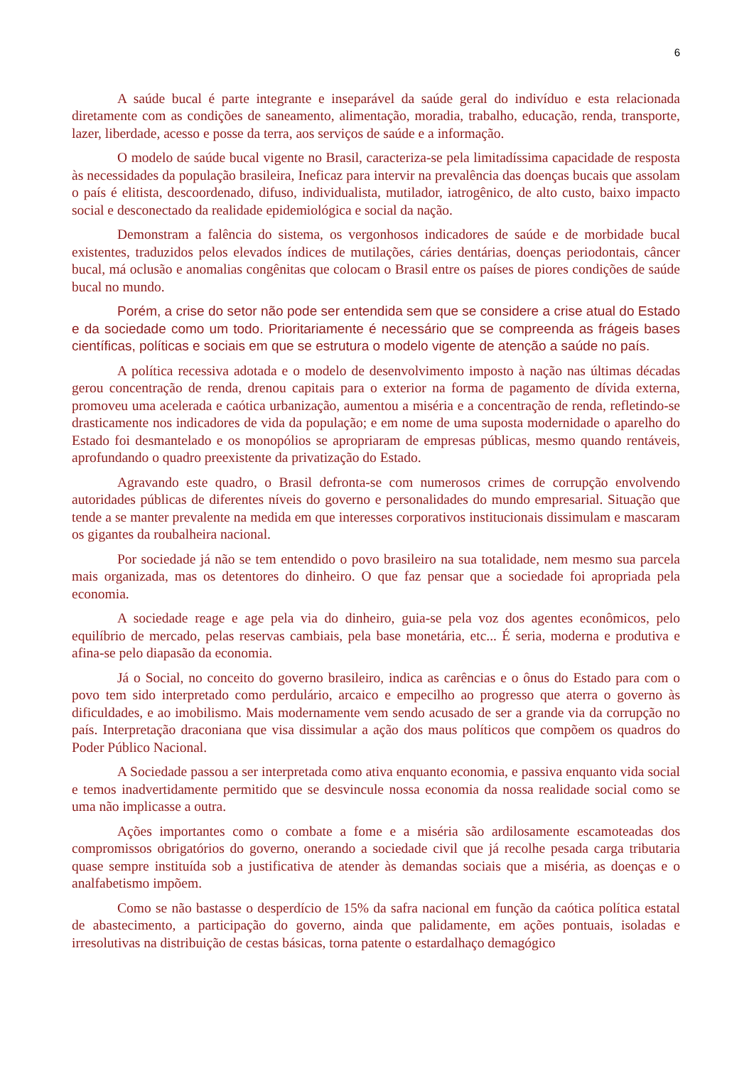6
A saúde bucal é parte integrante e inseparável da saúde geral do indivíduo e esta relacionada diretamente com as condições de saneamento, alimentação, moradia, trabalho, educação, renda, transporte, lazer, liberdade, acesso e posse da terra, aos serviços de saúde e a informação.
O modelo de saúde bucal vigente no Brasil, caracteriza-se pela limitadíssima capacidade de resposta às necessidades da população brasileira, Ineficaz para intervir na prevalência das doenças bucais que assolam o país é elitista, descoordenado, difuso, individualista, mutilador, iatrogênico, de alto custo, baixo impacto social e desconectado da realidade epidemiológica e social da nação.
Demonstram a falência do sistema, os vergonhosos indicadores de saúde e de morbidade bucal existentes, traduzidos pelos elevados índices de mutilações, cáries dentárias, doenças periodontais, câncer bucal, má oclusão e anomalias congênitas que colocam o Brasil entre os países de piores condições de saúde bucal no mundo.
Porém, a crise do setor não pode ser entendida sem que se considere a crise atual do Estado e da sociedade como um todo. Prioritariamente é necessário que se compreenda as frágeis bases científicas, políticas e sociais em que se estrutura o modelo vigente de atenção a saúde no país.
A política recessiva adotada e o modelo de desenvolvimento imposto à nação nas últimas décadas gerou concentração de renda, drenou capitais para o exterior na forma de pagamento de dívida externa, promoveu uma acelerada e caótica urbanização, aumentou a miséria e a concentração de renda, refletindo-se drasticamente nos indicadores de vida da população; e em nome de uma suposta modernidade o aparelho do Estado foi desmantelado e os monopólios se apropriaram de empresas públicas, mesmo quando rentáveis, aprofundando o quadro preexistente da privatização do Estado.
Agravando este quadro, o Brasil defronta-se com numerosos crimes de corrupção envolvendo autoridades públicas de diferentes níveis do governo e personalidades do mundo empresarial. Situação que tende a se manter prevalente na medida em que interesses corporativos institucionais dissimulam e mascaram os gigantes da roubalheira nacional.
Por sociedade já não se tem entendido o povo brasileiro na sua totalidade, nem mesmo sua parcela mais organizada, mas os detentores do dinheiro. O que faz pensar que a sociedade foi apropriada pela economia.
A sociedade reage e age pela via do dinheiro, guia-se pela voz dos agentes econômicos, pelo equilíbrio de mercado, pelas reservas cambiais, pela base monetária, etc... É seria, moderna e produtiva e afina-se pelo diapasão da economia.
Já o Social, no conceito do governo brasileiro, indica as carências e o ônus do Estado para com o povo tem sido interpretado como perdulário, arcaico e empecilho ao progresso que aterra o governo às dificuldades, e ao imobilismo. Mais modernamente vem sendo acusado de ser a grande via da corrupção no país. Interpretação draconiana que visa dissimular a ação dos maus políticos que compõem os quadros do Poder Público Nacional.
A Sociedade passou a ser interpretada como ativa enquanto economia, e passiva enquanto vida social e temos inadvertidamente permitido que se desvincule nossa economia da nossa realidade social como se uma não implicasse a outra.
Ações importantes como o combate a fome e a miséria são ardilosamente escamoteadas dos compromissos obrigatórios do governo, onerando a sociedade civil que já recolhe pesada carga tributaria quase sempre instituída sob a justificativa de atender às demandas sociais que a miséria, as doenças e o analfabetismo impõem.
Como se não bastasse o desperdício de 15% da safra nacional em função da caótica política estatal de abastecimento, a participação do governo, ainda que palidamente, em ações pontuais, isoladas e irresolutivas na distribuição de cestas básicas, torna patente o estardalhaço demagógico